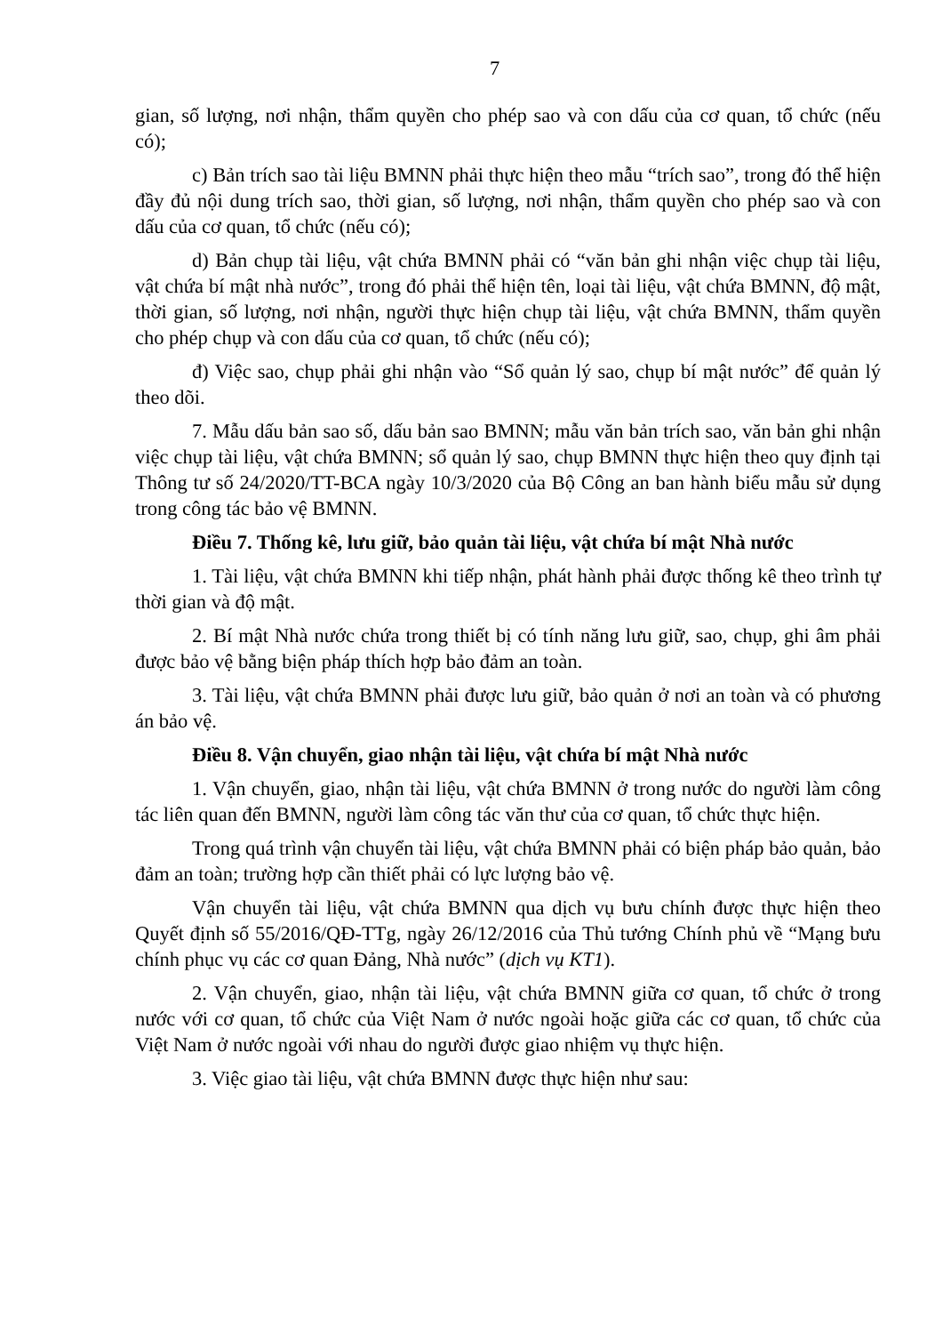7
gian, số lượng, nơi nhận, thẩm quyền cho phép sao và con dấu của cơ quan, tổ chức (nếu có);
c) Bản trích sao tài liệu BMNN phải thực hiện theo mẫu “trích sao”, trong đó thể hiện đầy đủ nội dung trích sao, thời gian, số lượng, nơi nhận, thẩm quyền cho phép sao và con dấu của cơ quan, tổ chức (nếu có);
d) Bản chụp tài liệu, vật chứa BMNN phải có “văn bản ghi nhận việc chụp tài liệu, vật chứa bí mật nhà nước”, trong đó phải thể hiện tên, loại tài liệu, vật chứa BMNN, độ mật, thời gian, số lượng, nơi nhận, người thực hiện chụp tài liệu, vật chứa BMNN, thẩm quyền cho phép chụp và con dấu của cơ quan, tổ chức (nếu có);
đ) Việc sao, chụp phải ghi nhận vào “Sổ quản lý sao, chụp bí mật nước” để quản lý theo dõi.
7. Mẫu dấu bản sao số, dấu bản sao BMNN; mẫu văn bản trích sao, văn bản ghi nhận việc chụp tài liệu, vật chứa BMNN; sổ quản lý sao, chụp BMNN thực hiện theo quy định tại Thông tư số 24/2020/TT-BCA ngày 10/3/2020 của Bộ Công an ban hành biểu mẫu sử dụng trong công tác bảo vệ BMNN.
Điều 7. Thống kê, lưu giữ, bảo quản tài liệu, vật chứa bí mật Nhà nước
1. Tài liệu, vật chứa BMNN khi tiếp nhận, phát hành phải được thống kê theo trình tự thời gian và độ mật.
2. Bí mật Nhà nước chứa trong thiết bị có tính năng lưu giữ, sao, chụp, ghi âm phải được bảo vệ bằng biện pháp thích hợp bảo đảm an toàn.
3. Tài liệu, vật chứa BMNN phải được lưu giữ, bảo quản ở nơi an toàn và có phương án bảo vệ.
Điều 8. Vận chuyển, giao nhận tài liệu, vật chứa bí mật Nhà nước
1. Vận chuyển, giao, nhận tài liệu, vật chứa BMNN ở trong nước do người làm công tác liên quan đến BMNN, người làm công tác văn thư của cơ quan, tổ chức thực hiện.
Trong quá trình vận chuyển tài liệu, vật chứa BMNN phải có biện pháp bảo quản, bảo đảm an toàn; trường hợp cần thiết phải có lực lượng bảo vệ.
Vận chuyển tài liệu, vật chứa BMNN qua dịch vụ bưu chính được thực hiện theo Quyết định số 55/2016/QĐ-TTg, ngày 26/12/2016 của Thủ tướng Chính phủ về “Mạng bưu chính phục vụ các cơ quan Đảng, Nhà nước” (dịch vụ KT1).
2. Vận chuyển, giao, nhận tài liệu, vật chứa BMNN giữa cơ quan, tổ chức ở trong nước với cơ quan, tổ chức của Việt Nam ở nước ngoài hoặc giữa các cơ quan, tổ chức của Việt Nam ở nước ngoài với nhau do người được giao nhiệm vụ thực hiện.
3. Việc giao tài liệu, vật chứa BMNN được thực hiện như sau: